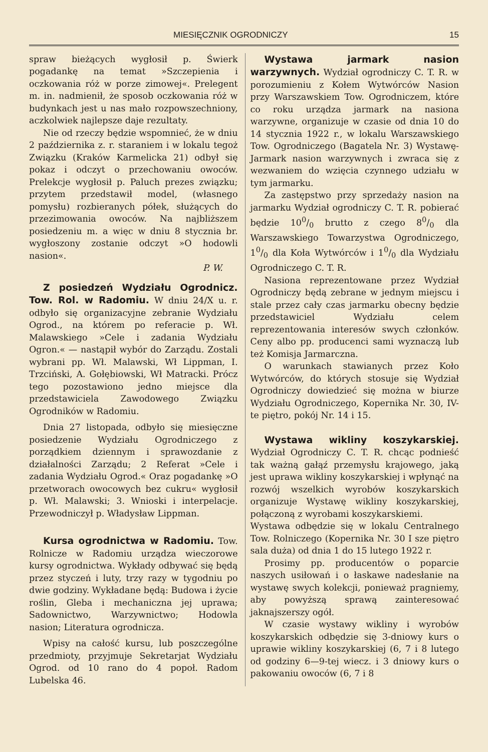MIESIĘCZNIK OGRODNICZY 15
spraw bieżących wygłosił p. Świerk pogadankę na temat »Szczepienia i oczkowania róż w porze zimowej«. Prelegent m. in. nadmienił, że sposob oczkowania róż w budynkach jest u nas mało rozpowszechniony, aczkolwiek najlepsze daje rezultaty.
Nie od rzeczy będzie wspomnieć, że w dniu 2 października z. r. staraniem i w lokalu tegoż Związku (Kraków Karmelicka 21) odbył się pokaz i odczyt o przechowaniu owoców. Prelekcje wygłosił p. Paluch prezes związku; przytem przedstawił model, (własnego pomysłu) rozbieranych półek, służących do przezimowania owoców. Na najbliższem posiedzeniu m. a więc w dniu 8 stycznia br. wygłoszony zostanie odczyt »O hodowli nasion«.
P. W.
Z posiedzeń Wydziału Ogrodnicz. Tow. Rol. w Radomiu. W dniu 24/X u. r. odbyło się organizacyjne zebranie Wydziału Ogrod., na którem po referacie p. Wł. Malawskiego »Cele i zadania Wydziału Ogron.« — nastąpił wybór do Zarządu. Zostali wybrani pp. Wł. Malawski, Wł Lippman, I. Trzciński, A. Gołębiowski, Wł Matracki. Prócz tego pozostawiono jedno miejsce dla przedstawiciela Zawodowego Związku Ogrodników w Radomiu.
Dnia 27 listopada, odbyło się miesięczne posiedzenie Wydziału Ogrodniczego z porządkiem dziennym i sprawozdanie z działalności Zarządu; 2 Referat »Cele i zadania Wydziału Ogrod.« Oraz pogadankę »O przetworach owocowych bez cukru« wygłosił p. Wł. Malawski; 3. Wnioski i interpelacje. Przewodniczył p. Władysław Lippman.
Kursa ogrodnictwa w Radomiu. Tow. Rolnicze w Radomiu urządza wieczorowe kursy ogrodnictwa. Wykłady odbywać się będą przez styczeń i luty, trzy razy w tygodniu po dwie godziny. Wykładane będą: Budowa i życie roślin, Gleba i mechaniczna jej uprawa; Sadownictwo, Warzywnictwo; Hodowla nasion; Literatura ogrodnicza.
Wpisy na całość kursu, lub poszczególne przedmioty, przyjmuje Sekretarjat Wydziału Ogrod. od 10 rano do 4 popoł. Radom Lubelska 46.
Wystawa jarmark nasion warzywnych. Wydział ogrodniczy C. T. R. w porozumieniu z Kołem Wytwórców Nasion przy Warszawskiem Tow. Ogrodniczem, które co roku urządza jarmark na nasiona warzywne, organizuje w czasie od dnia 10 do 14 stycznia 1922 r., w lokalu Warszawskiego Tow. Ogrodniczego (Bagatela Nr. 3) Wystawę-Jarmark nasion warzywnych i zwraca się z wezwaniem do wzięcia czynnego udziału w tym jarmarku.
Za zastępstwo przy sprzedaży nasion na jarmarku Wydział ogrodniczy C. T. R. pobierać będzie 100/0 brutto z czego 80/0 dla Warszawskiego Towarzystwa Ogrodniczego, 10/0 dla Koła Wytwórców i 10/0 dla Wydziału Ogrodniczego C. T. R.
Nasiona reprezentowane przez Wydział Ogrodniczy będą zebrane w jednym miejscu i stale przez cały czas jarmarku obecny będzie przedstawiciel Wydziału celem reprezentowania interesów swych członków. Ceny albo pp. producenci sami wyznaczą lub też Komisja Jarmarczna.
O warunkach stawianych przez Koło Wytwórców, do których stosuje się Wydział Ogrodniczy dowiedzieć się można w biurze Wydziału Ogrodniczego, Kopernika Nr. 30, IV-te piętro, pokój Nr. 14 i 15.
Wystawa wikliny koszykarskiej. Wydział Ogrodniczy C. T. R. chcąc podnieść tak ważną gałąź przemysłu krajowego, jaką jest uprawa wikliny koszykarskiej i wpłynąć na rozwój wszelkich wyrobów koszykarskich organizuje Wystawę wikliny koszykarskiej, połączoną z wyrobami koszykarskiemi.
Wystawa odbędzie się w lokalu Centralnego Tow. Rolniczego (Kopernika Nr. 30 I sze piętro sala duża) od dnia 1 do 15 lutego 1922 r.
Prosimy pp. producentów o poparcie naszych usiłowań i o łaskawe nadesłanie na wystawę swych kolekcji, ponieważ pragniemy, aby powyższą sprawą zainteresować jaknajszerszy ogół.
W czasie wystawy wikliny i wyrobów koszykarskich odbędzie się 3-dniowy kurs o uprawie wikliny koszykarskiej (6, 7 i 8 lutego od godziny 6—9-tej wiecz. i 3 dniowy kurs o pakowaniu owoców (6, 7 i 8